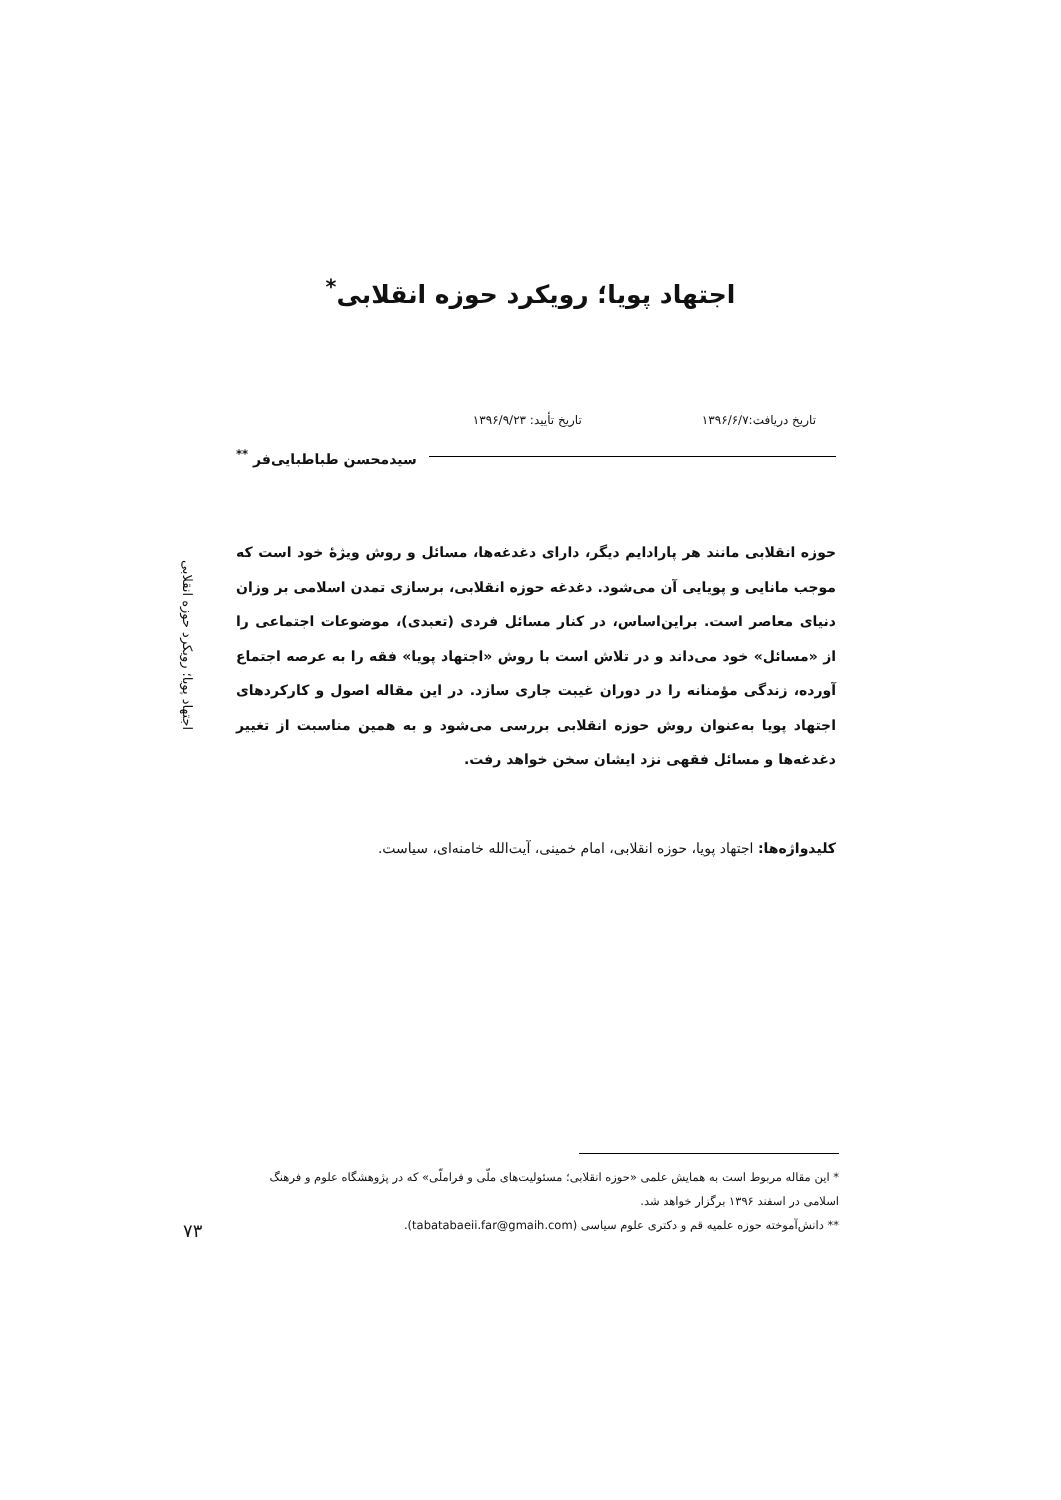اجتهاد پویا؛ رویکرد حوزه انقلابی<sup>*</sup>
تاریخ دریافت:۱۳۹۶/۶/۷ تاریخ تأیید: ۱۳۹۶/۹/۲۳
سیدمحسن طباطبایی‌فر <sup>**</sup>
حوزه انقلابی مانند هر پارادایم دیگر، دارای دغدغه‌ها، مسائل و روش ویژۀ خود است که موجب مانایی و پویایی آن می‌شود. دغدغه حوزه انقلابی، برسازی تمدن اسلامی بر وزان دنیای معاصر است. براین‌اساس، در کنار مسائل فردی (تعبدی)، موضوعات اجتماعی را از «مسائل» خود می‌داند و در تلاش است با روش «اجتهاد پویا» فقه را به عرصه اجتماع آورده، زندگی مؤمنانه را در دوران غیبت جاری سازد. در این مقاله اصول و کارکردهای اجتهاد پویا به‌عنوان روش حوزه انقلابی بررسی می‌شود و به همین مناسبت از تغییر دغدغه‌ها و مسائل فقهی نزد ایشان سخن خواهد رفت.
کلیدواژه‌ها: اجتهاد پویا، حوزه انقلابی، امام خمینی، آیت‌الله خامنه‌ای، سیاست.
اجتهاد پویا؛ رویکرد حوزه انقلابی
* این مقاله مربوط است به همایش علمی «حوزه انقلابی؛ مسئولیت‌های ملّی و فراملّی» که در پژوهشگاه علوم و فرهنگ اسلامی در اسفند ۱۳۹۶ برگزار خواهد شد.
** دانش‌آموخته حوزه علمیه قم و دکتری علوم سیاسی (tabatabaeii.far@gmaih.com).
۷۳